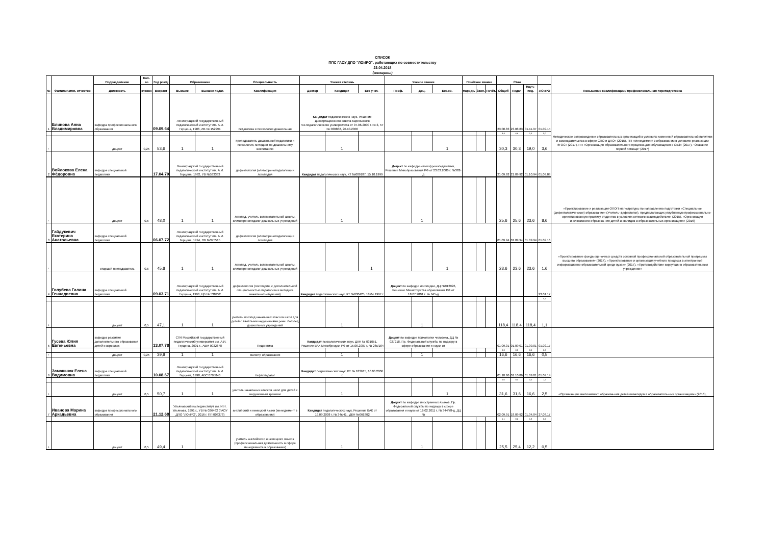СПИСОК
ППС ГАОУ ДПО "ЛОИРО", работающих по совместительству
23.04.2018
(женщины)
| № | Фамилия,имя, отчество | Подразделение | Кол-во | Год рожд. | Образование | | Специальность | Ученая степень | | | Ученое звание | | | Почётное звание | | | Стаж | | | | Повышение квалификации / профессиональная переподготовка |
| --- | --- | --- | --- | --- | --- | --- | --- | --- | --- | --- | --- | --- | --- | --- | --- | --- | --- | --- | --- | --- | --- |
| | | Должность | ставок | Возраст | Высшее | Высшее педаг. | Квалификация | Доктор | Кандидат | Без учст. | Проф. | Доц. | Без.зв. | Народн. | Засл. | Почёт. | Общий | Педаг. | Науч.-пед. | ЛОИРО | |
| 1 | Блинова Анна Владимировна | кафедра профессионального образования | | 09.09.64 | Ленинградский государственный педагогический институт им. А.И. Герцена, 1986, ЛВ № 152991 | | педагогика и психология дошкольная | Кандидат педагогических наук, Решение диссертационного совета Карельского гос.педагогического университета от 07.06.2000 г. № 3, КТ № 030882, 20.10.2000 | | | | | | | | | 23.08.83 | 23.08.83 | 01.11.97 | 01.09.14 | Методическое сопровождение образовательных организаций в условиях изменений образовательной политики и законодательства в сфере СПО и ДПО» (2015), ПП «Менеджмент в образовании в условиях реализации ФГОС» (2017), ПП «Организация образовательного процесса для обучающихся с ОВЗ» (2017), "Оказание первой помощи" (2017) |
| | | | | | | | преподаватель дошкольной педагогики и психологии, методист по дошкольному воспитанию | | | | | | | | | | 4,4 | 4,4 | 1,5 | 0,0 | |
| 1 | | доцент | 0,25 | 53,6 | 1 | 1 | | | 1 | | | | 1 | | | | 30,3 | 30,3 | 19,0 | 3,6 | |
| 2 | Войлокова Елена Фёдоровна | кафедра специальной педагогики | | 17.04.70 | Ленинградский государственный педагогический институт им. А.И. Герцена, 1992, УВ №533383 | | дефектология (олигофренопедагогика) и логопедия | Кандидат педагогических наук, КТ №009187, 15.10.1999 | | | Доцент по кафедре олигофренопедагогики, Решение Минобразования РФ от 23.03.2006 г. №382-д | | | | | | 21.09.92 | 21.09.92 | 01.10.94 | 01.09.09 | «Проектирование и реализация ОПОП магистратуры по направлению подготовки «Специальное (дефектологиче-ское) образование» (Учитель–дефектолог), предполагающих углубленную профессионально-ориентированную практику студентов в условиях сетевого взаимодействия» (2015), «Организация инклюзивного образова-ния детей-инвалидов в образовательных организациях» (2016) |
| 1 | | доцент | 0,5 | 48,0 | 1 | 1 | логопед, учитель вспомогательной школы, олигофренопедагог дошкольных учреждений | | 1 | | | 1 | | | | | 25,6 | 25,6 | 23,6 | 8,6 | |
| 3 | Гайдукевич Екатерина Анатольевна | кафедра специальной педагогики | | 06.07.72 | Ленинградский государственный педагогический институт им. А.И. Герцена, 1994, ПВ №375515 | | дефектология (олигофренопедагогика) и логопедия | | | | | | | | | | 01.09.94 | 01.09.94 | 01.09.94 | 01.09.16 | «Проектирование фонда оценочных средств основной профессиональной образовательной программы высшего образования» (2017), «Проектирование и организация учебного процесса в электронной информационно-образовательной среде вуза»» (2017), «Противодействие коррупции в образовательном учреждении» |
| 1 | | старший преподаватель | 0,5 | 45,8 | 1 | 1 | логопед, учитель вспомогательной школы, олигофренопедагог дошкольных учреждений | | | 1 | | | 1 | | | | 23,6 | 23,6 | 23,6 | 1,6 | |
| 4 | Голубева Галина Геннадиевна | кафедра специальной педагогики | | 09.03.71 | Ленинградский государственный педагогический институт им. А.И. Герцена, 1993, ЦВ № 538452 | | дефектология (логопедия, с дополнительной специальностью педагогика и методика начального обучения) | Кандидат педагогических наук, КТ №030425, 18.04.1997 г. | | | Доцент по кафедре логопедии, ДЦ №012026, Решение Министерства образования РФ от 18.07.2001 г. № 645-д | | | | | | | | | 23.01.17 | |
| | | | | | | | | | | | | | | | | | | | | 0,1 | |
| 1 | | доцент | 0,5 | 47,1 | 1 | 1 | учитель логопед начальных классов школ для детей с тяжёлыми нарушениями речи. Логопед дошкольных учреждений | | 1 | | | 1 | | | | | 118,4 | 118,4 | 118,4 | 1,1 | |
| 5 | Гусева Юлия Евгеньевна | кафедра развития дополнительного образования детей и взрослых | | 13.07.78 | СПб Российский государственный педагогический университет им. А.И. Герцена, 2001 г., АВМ 0032678 | | Педагогика | Кандидат психологических наук, ДКН № 031051, Решение ВАК Минобрнауки РФ от 15.06.2007 г. № 26к/164 | | | Доцент по кафедре психологии человека, ДЦ № 027218, Пр. Федеральной службы по надзору в сфере образования и науки от | | | | | | 01.09.01 | 01.09.01 | 01.09.01 | 01.02.17 | |
| | | | | | | | | | | | | | | | | | 0,0 | 0,0 | 0,0 | 0,8 | |
| 1 | | доцент | 0,25 | 39,8 | 1 | 1 | магистр образования | | 1 | | | 1 | | | | | 16,6 | 16,6 | 16,6 | 0,5 | |
| 6 | Замашнюк Елена Вадимовна | кафедра специальной педагогики | | 10.08.67 | Ленинградский государственный педагогический институт им. А.И. Герцена, 1998, АВС 0795846 | | тифлопедагог | Кандидат педагогических наук, КТ № 183615, 16.06.2006 г. | | | | | | | | | 01.10.86 | 01.10.86 | 01.09.01 | 01.09.14 | «Организация инклюзивного образова-ния детей-инвалидов в образователь-ных организациях» (2016), |
| | | | | | | | | | | | | | | | | | 0,0 | 0,0 | 0,0 | 1,2 | |
| 1 | | доцент | 0,5 | 50,7 | 1 | 1 | учитель начальных классов школ для детей с нарушенным зрением | | 1 | | | | 1 | | | | 31,6 | 31,6 | 16,6 | 2,5 | |
| 7 | Иванова Марина Аркадьевна | кафедра профессионального образования | | 21.12.68 | Ульяновский госпединститут им. И.Н. Ульянова, 1991 г., УВ № 026462 (ГАОУ ДПО "ЛОИРО", 2016 г. ПП 003378) | | английский и немецкий языки (менеджмент в образовании) | Кандидат педагогических наук, Решение ВАК от 19.09.2008 г. № 34к/41 , ДКН №066302 | | | Доцент по кафедре иностранных языков, Пр. Федеральной службы по надзору в сфере образования и науки от 16.02.2011 г. № 344/78-д, ДЦ № | | | | | | 02.09.91 | 18.09.92 | 01.04.04 | 27.03.17 | |
| | | | | | | | | | | | | | | | | | 1,1 | 0,2 | 1,8 | 0,6 | |
| 1 | | доцент | 0,5 | 49,4 | 1 | | учитель английского и немецкого языков (профессиональная деятельность в сфере менеджмента в образовании) | | 1 | | | 1 | | | | | 25,5 | 25,4 | 12,2 | 0,5 | |